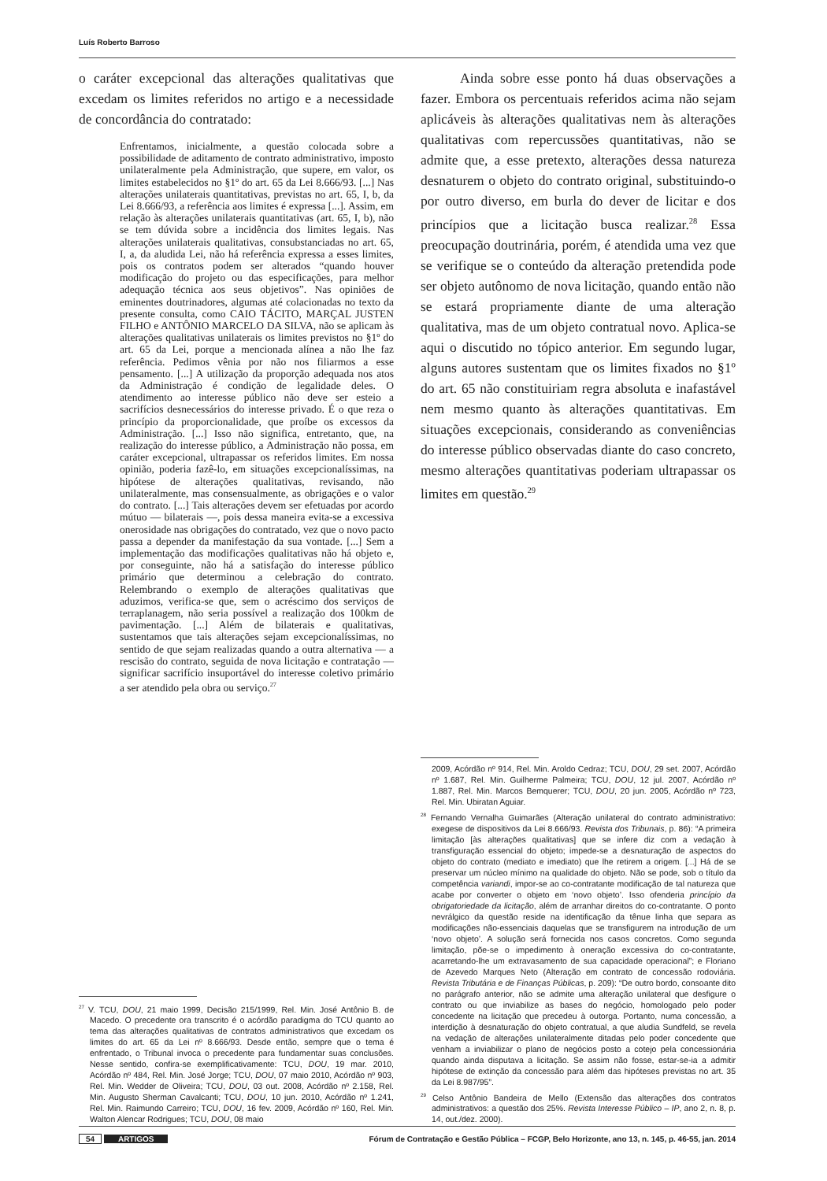Luís Roberto Barroso
o caráter excepcional das alterações qualitativas que excedam os limites referidos no artigo e a necessidade de concordância do contratado:
Enfrentamos, inicialmente, a questão colocada sobre a possibilidade de aditamento de contrato administrativo, imposto unilateralmente pela Administração, que supere, em valor, os limites estabelecidos no §1º do art. 65 da Lei 8.666/93. [...] Nas alterações unilaterais quantitativas, previstas no art. 65, I, b, da Lei 8.666/93, a referência aos limites é expressa [...]. Assim, em relação às alterações unilaterais quantitativas (art. 65, I, b), não se tem dúvida sobre a incidência dos limites legais. Nas alterações unilaterais qualitativas, consubstanciadas no art. 65, I, a, da aludida Lei, não há referência expressa a esses limites, pois os contratos podem ser alterados “quando houver modificação do projeto ou das especificações, para melhor adequação técnica aos seus objetivos”. Nas opiniões de eminentes doutrinadores, algumas até colacionadas no texto da presente consulta, como CAIO TÁCITO, MARÇAL JUSTEN FILHO e ANTÔNIO MARCELO DA SILVA, não se aplicam às alterações qualitativas unilaterais os limites previstos no §1º do art. 65 da Lei, porque a mencionada alínea a não lhe faz referência. Pedimos vênia por não nos filiarmos a esse pensamento. [...] A utilização da proporção adequada nos atos da Administração é condição de legalidade deles. O atendimento ao interesse público não deve ser esteio a sacrifícios desnecessários do interesse privado. É o que reza o princípio da proporcionalidade, que proíbe os excessos da Administração. [...] Isso não significa, entretanto, que, na realização do interesse público, a Administração não possa, em caráter excepcional, ultrapassar os referidos limites. Em nossa opinião, poderia fazê-lo, em situações excepcionalíssimas, na hipótese de alterações qualitativas, revisando, não unilateralmente, mas consensualmente, as obrigações e o valor do contrato. [...] Tais alterações devem ser efetuadas por acordo mútuo — bilaterais —, pois dessa maneira evita-se a excessiva onerosidade nas obrigações do contratado, vez que o novo pacto passa a depender da manifestação da sua vontade. [...] Sem a implementação das modificações qualitativas não há objeto e, por conseguinte, não há a satisfação do interesse público primário que determinou a celebração do contrato. Relembrando o exemplo de alterações qualitativas que aduzimos, verifica-se que, sem o acréscimo dos serviços de terraplanagem, não seria possível a realização dos 100km de pavimentação. [...] Além de bilaterais e qualitativas, sustentamos que tais alterações sejam excepcionalíssimas, no sentido de que sejam realizadas quando a outra alternativa — a rescisão do contrato, seguida de nova licitação e contratação — significar sacrifício insuportável do interesse coletivo primário a ser atendido pela obra ou serviço.<sup>27</sup>
<sup>27</sup> V. TCU, DOU, 21 maio 1999, Decisão 215/1999, Rel. Min. José Antônio B. de Macedo. O precedente ora transcrito é o acórdão paradigma do TCU quanto ao tema das alterações qualitativas de contratos administrativos que excedam os limites do art. 65 da Lei nº 8.666/93. Desde então, sempre que o tema é enfrentado, o Tribunal invoca o precedente para fundamentar suas conclusões. Nesse sentido, confira-se exemplificativamente: TCU, DOU, 19 mar. 2010, Acórdão nº 484, Rel. Min. José Jorge; TCU, DOU, 07 maio 2010, Acórdão nº 903, Rel. Min. Wedder de Oliveira; TCU, DOU, 03 out. 2008, Acórdão nº 2.158, Rel. Min. Augusto Sherman Cavalcanti; TCU, DOU, 10 jun. 2010, Acórdão nº 1.241, Rel. Min. Raimundo Carreiro; TCU, DOU, 16 fev. 2009, Acórdão nº 160, Rel. Min. Walton Alencar Rodrigues; TCU, DOU, 08 maio
Ainda sobre esse ponto há duas observações a fazer. Embora os percentuais referidos acima não sejam aplicáveis às alterações qualitativas nem às alterações qualitativas com repercussões quantitativas, não se admite que, a esse pretexto, alterações dessa natureza desnaturem o objeto do contrato original, substituindo-o por outro diverso, em burla do dever de licitar e dos princípios que a licitação busca realizar.<sup>28</sup> Essa preocupação doutrinária, porém, é atendida uma vez que se verifique se o conteúdo da alteração pretendida pode ser objeto autônomo de nova licitação, quando então não se estará propriamente diante de uma alteração qualitativa, mas de um objeto contratual novo. Aplica-se aqui o discutido no tópico anterior. Em segundo lugar, alguns autores sustentam que os limites fixados no §1º do art. 65 não constituiriam regra absoluta e inafastável nem mesmo quanto às alterações quantitativas. Em situações excepcionais, considerando as conveniências do interesse público observadas diante do caso concreto, mesmo alterações quantitativas poderiam ultrapassar os limites em questão.<sup>29</sup>
2009, Acórdão nº 914, Rel. Min. Aroldo Cedraz; TCU, DOU, 29 set. 2007, Acórdão nº 1.687, Rel. Min. Guilherme Palmeira; TCU, DOU, 12 jul. 2007, Acórdão nº 1.887, Rel. Min. Marcos Bemquerer; TCU, DOU, 20 jun. 2005, Acórdão nº 723, Rel. Min. Ubiratan Aguiar.
<sup>28</sup> Fernando Vernalha Guimarães (Alteração unilateral do contrato administrativo: exegese de dispositivos da Lei 8.666/93. Revista dos Tribunais, p. 86): “A primeira limitação [às alterações qualitativas] que se infere diz com a vedação à transfiguração essencial do objeto; impede-se a desnaturação de aspectos do objeto do contrato (mediato e imediato) que lhe retirem a origem. [...] Há de se preservar um núcleo mínimo na qualidade do objeto. Não se pode, sob o título da competência variandi, impor-se ao co-contratante modificação de tal natureza que acabe por converter o objeto em ‘novo objeto’. Isso ofenderia princípio da obrigatoriedade da licitação, além de arranhar direitos do co-contratante. O ponto nevrálgico da questão reside na identificação da tênue linha que separa as modificações não-essenciais daquelas que se transfigurem na introdução de um ‘novo objeto’. A solução será fornecida nos casos concretos. Como segunda limitação, põe-se o impedimento à oneração excessiva do co-contratante, acarretando-lhe um extravasamento de sua capacidade operacional”; e Floriano de Azevedo Marques Neto (Alteração em contrato de concessão rodoviária. Revista Tributária e de Finanças Públicas, p. 209): “De outro bordo, consoante dito no parágrafo anterior, não se admite uma alteração unilateral que desfigure o contrato ou que inviabilize as bases do negócio, homologado pelo poder concedente na licitação que precedeu à outorga. Portanto, numa concessão, a interdição à desnaturação do objeto contratual, a que aludia Sundfeld, se revela na vedação de alterações unilateralmente ditadas pelo poder concedente que venham a inviabilizar o plano de negócios posto a cotejo pela concessionária quando ainda disputava a licitação. Se assim não fosse, estar-se-ia a admitir hipótese de extinção da concessão para além das hipóteses previstas no art. 35 da Lei 8.987/95”.
<sup>29</sup> Celso Antônio Bandeira de Mello (Extensão das alterações dos contratos administrativos: a questão dos 25%. Revista Interesse Público – IP, ano 2, n. 8, p. 14, out./dez. 2000).
54 ARTIGOS Fórum de Contratação e Gestão Pública – FCGP, Belo Horizonte, ano 13, n. 145, p. 46-55, jan. 2014